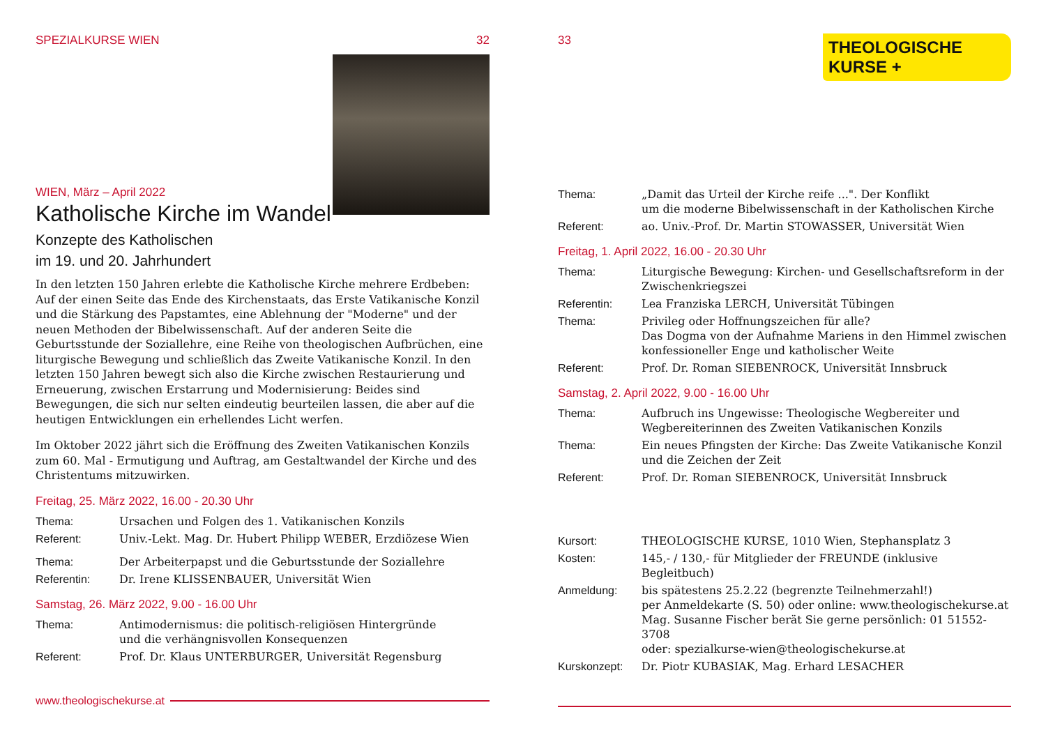SPEZIALKURSE WIEN 32
WIEN, März – April 2022
Katholische Kirche im Wandel
Konzepte des Katholischen
im 19. und 20. Jahrhundert
In den letzten 150 Jahren erlebte die Katholische Kirche mehrere Erdbeben: Auf der einen Seite das Ende des Kirchenstaats, das Erste Vatikanische Konzil und die Stärkung des Papstamtes, eine Ablehnung der "Moderne" und der neuen Methoden der Bibelwissenschaft. Auf der anderen Seite die Geburtsstunde der Soziallehre, eine Reihe von theologischen Aufbrüchen, eine liturgische Bewegung und schließlich das Zweite Vatikanische Konzil. In den letzten 150 Jahren bewegt sich also die Kirche zwischen Restaurierung und Erneuerung, zwischen Erstarrung und Modernisierung: Beides sind Bewegungen, die sich nur selten eindeutig beurteilen lassen, die aber auf die heutigen Entwicklungen ein erhellendes Licht werfen.
Im Oktober 2022 jährt sich die Eröffnung des Zweiten Vatikanischen Konzils zum 60. Mal - Ermutigung und Auftrag, am Gestaltwandel der Kirche und des Christentums mitzuwirken.
Freitag, 25. März 2022, 16.00 - 20.30 Uhr
| Thema: | Ursachen und Folgen des 1. Vatikanischen Konzils |
| Referent: | Univ.-Lekt. Mag. Dr. Hubert Philipp WEBER, Erzdiözese Wien |
| Thema: | Der Arbeiterpapst und die Geburtsstunde der Soziallehre |
| Referentin: | Dr. Irene KLISSENBAUER, Universität Wien |
Samstag, 26. März 2022, 9.00 - 16.00 Uhr
| Thema: | Antimodernismus: die politisch-religiösen Hintergründe und die verhängnisvollen Konsequenzen |
| Referent: | Prof. Dr. Klaus UNTERBURGER, Universität Regensburg |
www.theologischekurse.at
33
THEOLOGISCHE
KURSE +
| Thema: | „Damit das Urteil der Kirche reife ...". Der Konflikt um die moderne Bibelwissenschaft in der Katholischen Kirche |
| Referent: | ao. Univ.-Prof. Dr. Martin STOWASSER, Universität Wien |
Freitag, 1. April 2022, 16.00 - 20.30 Uhr
| Thema: | Liturgische Bewegung: Kirchen- und Gesellschaftsreform in der Zwischenkriegszei |
| Referentin: | Lea Franziska LERCH, Universität Tübingen |
| Thema: | Privileg oder Hoffnungszeichen für alle? Das Dogma von der Aufnahme Mariens in den Himmel zwischen konfessioneller Enge und katholischer Weite |
| Referent: | Prof. Dr. Roman SIEBENROCK, Universität Innsbruck |
Samstag, 2. April 2022, 9.00 - 16.00 Uhr
| Thema: | Aufbruch ins Ungewisse: Theologische Wegbereiter und Wegbereiterinnen des Zweiten Vatikanischen Konzils |
| Thema: | Ein neues Pfingsten der Kirche: Das Zweite Vatikanische Konzil und die Zeichen der Zeit |
| Referent: | Prof. Dr. Roman SIEBENROCK, Universität Innsbruck |
| Kursort: | THEOLOGISCHE KURSE, 1010 Wien, Stephansplatz 3 |
| Kosten: | 145,- / 130,- für Mitglieder der FREUNDE (inklusive Begleitbuch) |
| Anmeldung: | bis spätestens 25.2.22 (begrenzte Teilnehmerzahl!) per Anmeldekarte (S. 50) oder online: www.theologischekurse.at Mag. Susanne Fischer berät Sie gerne persönlich: 01 51552-3708 oder: spezialkurse-wien@theologischekurse.at |
| Kurskonzept: | Dr. Piotr KUBASIAK, Mag. Erhard LESACHER |